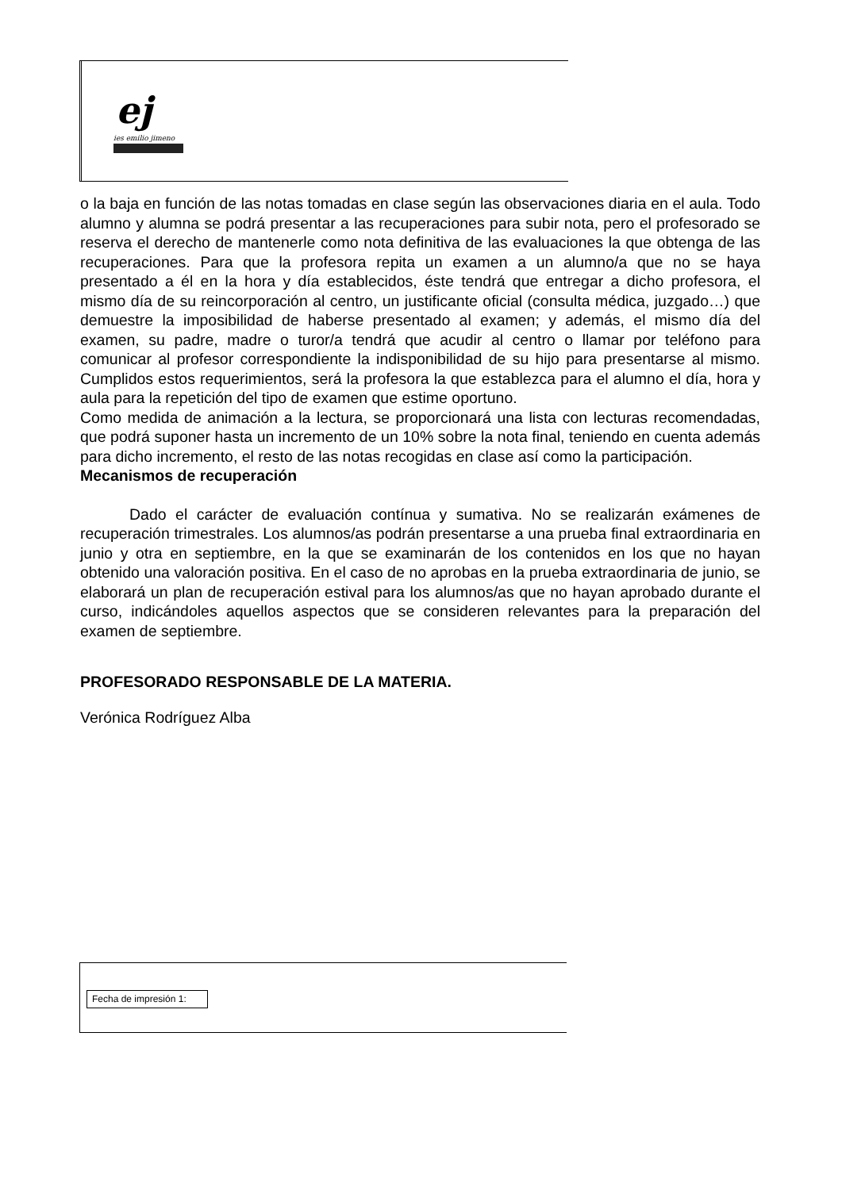ej
ies emilio jimeno
o la baja en función de las notas tomadas en clase según las observaciones diaria en el aula. Todo alumno y alumna se podrá presentar a las recuperaciones para subir nota, pero el profesorado se reserva el derecho de mantenerle como nota definitiva de las evaluaciones la que obtenga de las recuperaciones. Para que la profesora repita un examen a un alumno/a que no se haya presentado a él en la hora y día establecidos, éste tendrá que entregar a dicho profesora, el mismo día de su reincorporación al centro, un justificante oficial (consulta médica, juzgado…) que demuestre la imposibilidad de haberse presentado al examen; y además, el mismo día del examen, su padre, madre o turor/a tendrá que acudir al centro o llamar por teléfono para comunicar al profesor correspondiente la indisponibilidad de su hijo para presentarse al mismo. Cumplidos estos requerimientos, será la profesora la que establezca para el alumno el día, hora y aula para la repetición del tipo de examen que estime oportuno.
Como medida de animación a la lectura, se proporcionará una lista con lecturas recomendadas, que podrá suponer hasta un incremento de un 10% sobre la nota final, teniendo en cuenta además para dicho incremento, el resto de las notas recogidas en clase así como la participación.
Mecanismos de recuperación
Dado el carácter de evaluación contínua y sumativa. No se realizarán exámenes de recuperación trimestrales. Los alumnos/as podrán presentarse a una prueba final extraordinaria en junio y otra en septiembre, en la que se examinarán de los contenidos en los que no hayan obtenido una valoración positiva. En el caso de no aprobas en la prueba extraordinaria de junio, se elaborará un plan de recuperación estival para los alumnos/as que no hayan aprobado durante el curso, indicándoles aquellos aspectos que se consideren relevantes para la preparación del examen de septiembre.
PROFESORADO RESPONSABLE DE LA MATERIA.
Verónica Rodríguez Alba
Fecha de impresión 1: